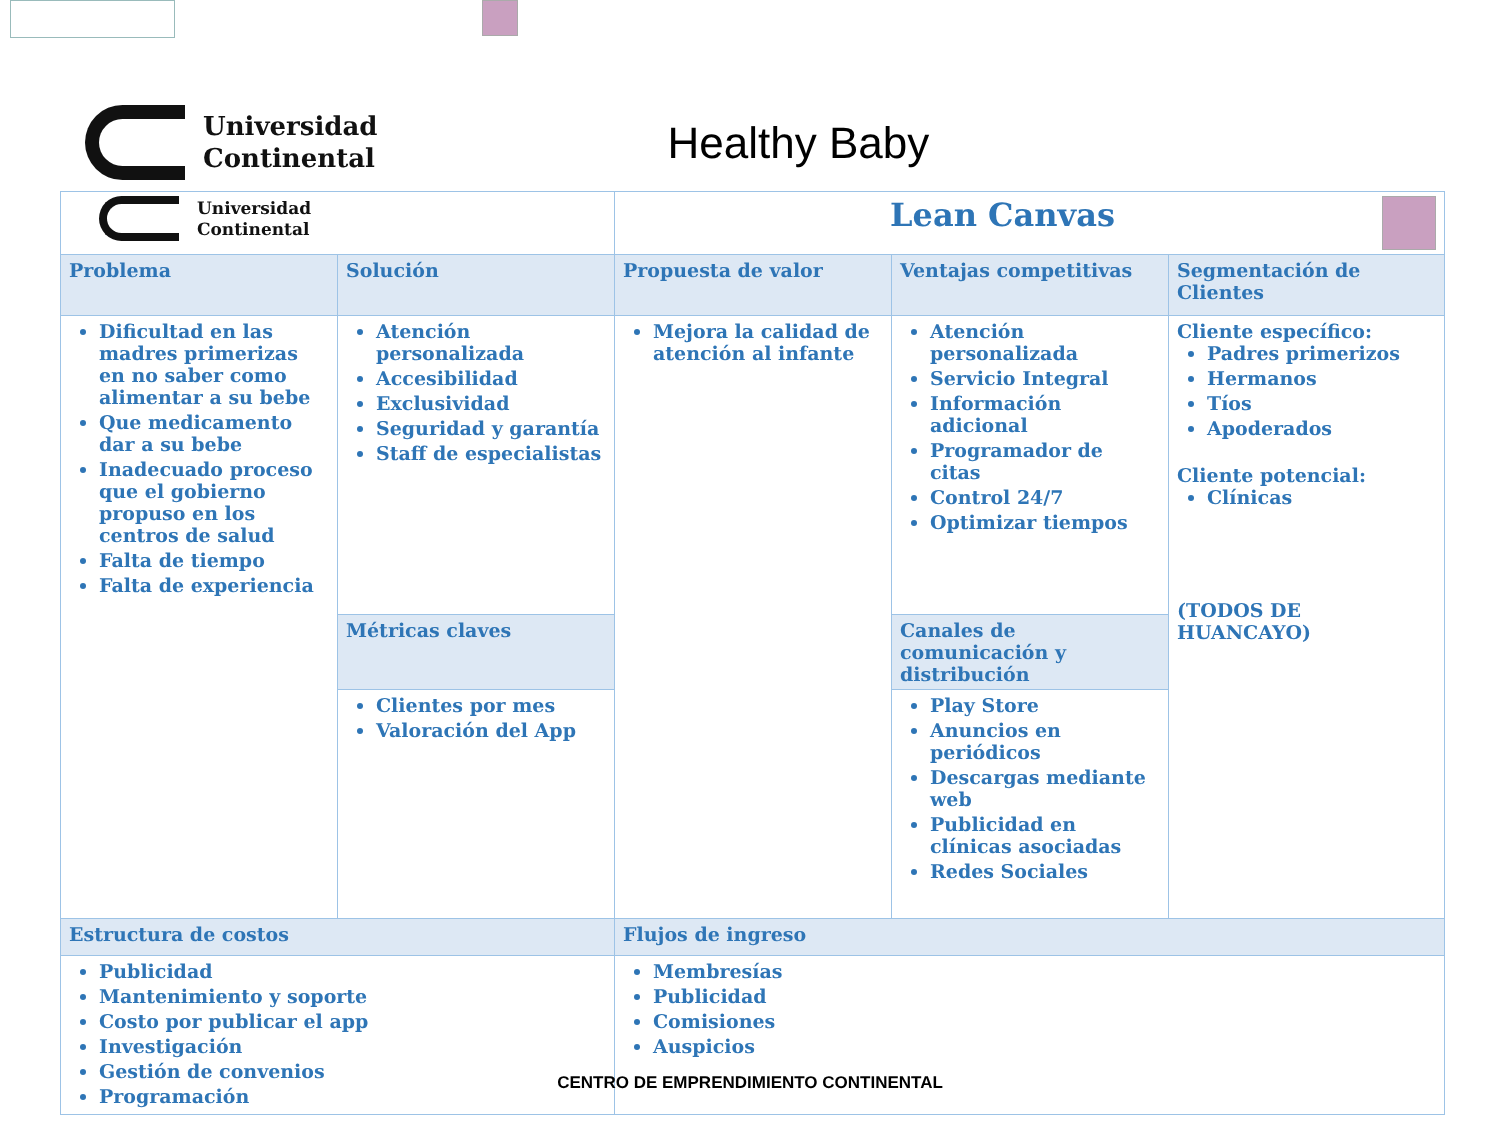Universidad
Continental
Healthy Baby
| Universidad Continental | | Lean Canvas | | |
| Problema | Solución | Propuesta de valor | Ventajas competitivas | Segmentación de Clientes |
| Dificultad en las madres primerizas en no saber como alimentar a su bebe Que medicamento dar a su bebe Inadecuado proceso que el gobierno propuso en los centros de salud Falta de tiempo Falta de experiencia | Atención personalizada Accesibilidad Exclusividad Seguridad y garantía Staff de especialistas | Mejora la calidad de atención al infante | Atención personalizada Servicio Integral Información adicional Programador de citas Control 24/7 Optimizar tiempos | Cliente específico: Padres primerizos Hermanos Tíos Apoderados Cliente potencial: Clínicas (TODOS DE HUANCAYO) |
| | Métricas claves | | Canales de comunicación y distribución | |
| | Clientes por mes Valoración del App | | Play Store Anuncios en periódicos Descargas mediante web Publicidad en clínicas asociadas Redes Sociales | |
| Estructura de costos | | Flujos de ingreso | | |
| Publicidad Mantenimiento y soporte Costo por publicar el app Investigación Gestión de convenios Programación | | Membresías Publicidad Comisiones Auspicios | | |
CENTRO DE EMPRENDIMIENTO CONTINENTAL